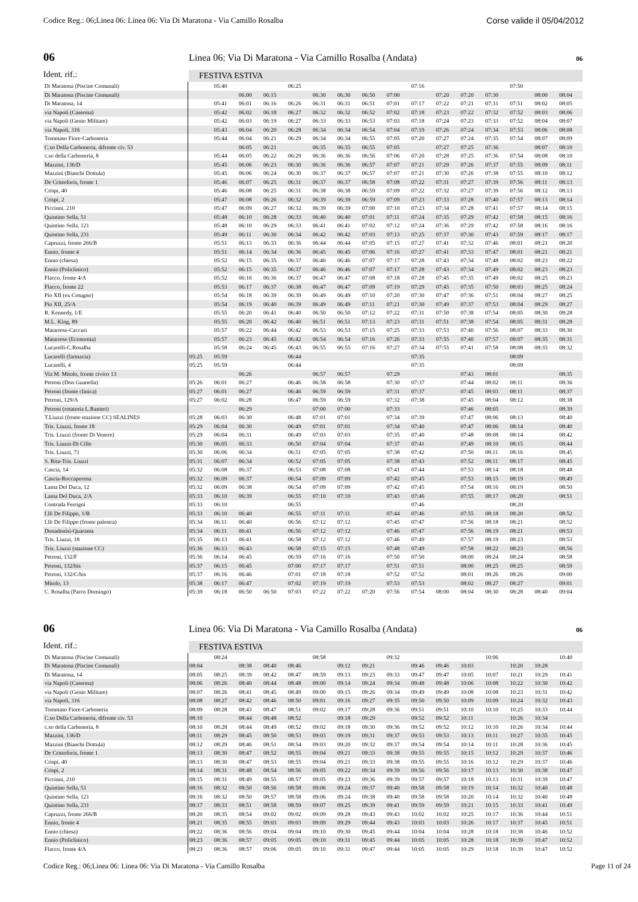Codice Reg.: 06;Linea 06: Linea 06: Via Di Maratona - Via Camillo Rosalba Corse valide il 05/04/2012
06 Linea 06: Via Di Maratona - Via Camillo Rosalba (Andata) 06
Ident. rif.: FESTIVA ESTIVA
| Di Maratona (Piscine Comunali) | | 05:40 | | | 06:25 | | | | | 07:16 | | | | 07:50 | | |
| Di Maratona (Piscine Comunali) | | | 06:00 | 06:15 | | 06:30 | 06:30 | 06:50 | 07:00 | | 07:20 | 07:20 | 07:30 | | 08:00 | 08:04 |
| Di Maratona, 14 | | 05:41 | 06:01 | 06:16 | 06:26 | 06:31 | 06:31 | 06:51 | 07:01 | 07:17 | 07:22 | 07:21 | 07:31 | 07:51 | 08:02 | 08:05 |
| via Napoli (Caserma) | | 05:42 | 06:02 | 06:18 | 06:27 | 06:32 | 06:32 | 06:52 | 07:02 | 07:18 | 07:23 | 07:22 | 07:32 | 07:52 | 08:03 | 08:06 |
| via Napoli (Genio Militare) | | 05:42 | 06:03 | 06:19 | 06:27 | 06:33 | 06:33 | 06:53 | 07:03 | 07:18 | 07:24 | 07:23 | 07:33 | 07:52 | 08:04 | 08:07 |
| via Napoli, 316 | | 05:43 | 06:04 | 06:20 | 06:28 | 06:34 | 06:34 | 06:54 | 07:04 | 07:19 | 07:26 | 07:24 | 07:34 | 07:53 | 08:06 | 08:08 |
| Tommaso Fiore-Carboneria | | 05:44 | 06:04 | 06:21 | 06:29 | 06:34 | 06:34 | 06:55 | 07:05 | 07:20 | 07:27 | 07:24 | 07:35 | 07:54 | 08:07 | 08:09 |
| C.so Della Carboneria, difronte civ. 53 | | | 06:05 | 06:21 | | 06:35 | 06:35 | 06:55 | 07:05 | | 07:27 | 07:25 | 07:36 | | 08:07 | 08:10 |
| c.so della Carboneria, 8 | | 05:44 | 06:05 | 06:22 | 06:29 | 06:36 | 06:36 | 06:56 | 07:06 | 07:20 | 07:28 | 07:25 | 07:36 | 07:54 | 08:08 | 08:10 |
| Mazzini, 136/D | | 05:45 | 06:06 | 06:23 | 06:30 | 06:36 | 06:36 | 06:57 | 07:07 | 07:21 | 07:29 | 07:26 | 07:37 | 07:55 | 08:09 | 08:11 |
| Mazzini (Bianchi Dottula) | | 05:45 | 06:06 | 06:24 | 06:30 | 06:37 | 06:37 | 06:57 | 07:07 | 07:21 | 07:30 | 07:26 | 07:38 | 07:55 | 08:10 | 08:12 |
| De Cristoforis, fronte 1 | | 05:46 | 06:07 | 06:25 | 06:31 | 06:37 | 06:37 | 06:58 | 07:08 | 07:22 | 07:31 | 07:27 | 07:39 | 07:56 | 08:11 | 08:13 |
| Crispi, 40 | | 05:46 | 06:08 | 06:25 | 06:31 | 06:38 | 06:38 | 06:59 | 07:09 | 07:22 | 07:32 | 07:27 | 07:39 | 07:56 | 08:12 | 08:13 |
| Crispi, 2 | | 05:47 | 06:08 | 06:26 | 06:32 | 06:39 | 06:39 | 06:59 | 07:09 | 07:23 | 07:33 | 07:28 | 07:40 | 07:57 | 08:13 | 08:14 |
| Piccinni, 210 | | 05:47 | 06:09 | 06:27 | 06:32 | 06:39 | 06:39 | 07:00 | 07:10 | 07:23 | 07:34 | 07:28 | 07:41 | 07:57 | 08:14 | 08:15 |
| Quintino Sella, 51 | | 05:48 | 06:10 | 06:28 | 06:33 | 06:40 | 06:40 | 07:01 | 07:11 | 07:24 | 07:35 | 07:29 | 07:42 | 07:58 | 08:15 | 08:16 |
| Quintino Sella, 121 | | 05:48 | 06:10 | 06:29 | 06:33 | 06:41 | 06:41 | 07:02 | 07:12 | 07:24 | 07:36 | 07:29 | 07:42 | 07:58 | 08:16 | 08:16 |
| Quintino Sella, 231 | | 05:49 | 06:11 | 06:30 | 06:34 | 06:42 | 06:42 | 07:03 | 07:13 | 07:25 | 07:37 | 07:30 | 07:43 | 07:59 | 08:17 | 08:17 |
| Capruzzi, fronte 266/B | | 05:51 | 06:13 | 06:33 | 06:36 | 06:44 | 06:44 | 07:05 | 07:15 | 07:27 | 07:41 | 07:32 | 07:46 | 08:01 | 08:21 | 08:20 |
| Ennio, fronte 4 | | 05:51 | 06:14 | 06:34 | 06:36 | 06:45 | 06:45 | 07:06 | 07:16 | 07:27 | 07:41 | 07:33 | 07:47 | 08:01 | 08:21 | 08:21 |
| Ennio (chiesa) | | 05:52 | 06:15 | 06:35 | 06:37 | 06:46 | 06:46 | 07:07 | 07:17 | 07:28 | 07:43 | 07:34 | 07:48 | 08:02 | 08:23 | 08:22 |
| Ennio (Policlinico) | | 05:52 | 06:15 | 06:35 | 06:37 | 06:46 | 06:46 | 07:07 | 07:17 | 07:28 | 07:43 | 07:34 | 07:49 | 08:02 | 08:23 | 08:23 |
| Flacco, fronte 4/A | | 05:52 | 06:16 | 06:36 | 06:37 | 06:47 | 06:47 | 07:08 | 07:18 | 07:28 | 07:45 | 07:35 | 07:49 | 08:02 | 08:25 | 08:23 |
| Flacco, fronte 22 | | 05:53 | 06:17 | 06:37 | 06:38 | 06:47 | 06:47 | 07:09 | 07:19 | 07:29 | 07:45 | 07:35 | 07:50 | 08:03 | 08:25 | 08:24 |
| Pio XII (ex Cotugno) | | 05:54 | 06:18 | 06:39 | 06:39 | 06:49 | 06:49 | 07:10 | 07:20 | 07:30 | 07:47 | 07:36 | 07:51 | 08:04 | 08:27 | 08:25 |
| Pio XII, 25/A | | 05:54 | 06:19 | 06:40 | 06:39 | 06:49 | 06:49 | 07:11 | 07:21 | 07:30 | 07:49 | 07:37 | 07:53 | 08:04 | 08:29 | 08:27 |
| R. Kennedy, 1/E | | 05:55 | 06:20 | 06:41 | 06:40 | 06:50 | 06:50 | 07:12 | 07:22 | 07:31 | 07:50 | 07:38 | 07:54 | 08:05 | 08:30 | 08:28 |
| M.L. King, 89 | | 05:55 | 06:20 | 06:42 | 06:40 | 06:51 | 06:51 | 07:13 | 07:23 | 07:31 | 07:51 | 07:38 | 07:54 | 08:05 | 08:31 | 08:28 |
| Matarrese-Caccuri | | 05:57 | 06:22 | 06:44 | 06:42 | 06:53 | 06:53 | 07:15 | 07:25 | 07:33 | 07:53 | 07:40 | 07:56 | 08:07 | 08:33 | 08:30 |
| Matarrese (Economia) | | 05:57 | 06:23 | 06:45 | 06:42 | 06:54 | 06:54 | 07:16 | 07:26 | 07:33 | 07:55 | 07:40 | 07:57 | 08:07 | 08:35 | 08:31 |
| Lucarelli-C.Rosalba | | 05:58 | 06:24 | 06:45 | 06:43 | 06:55 | 06:55 | 07:16 | 07:27 | 07:34 | 07:55 | 07:41 | 07:58 | 08:08 | 08:35 | 08:32 |
| Lucarelli (farmacia) | 05:25 | 05:59 | | | 06:44 | | | | | 07:35 | | | | 08:09 | | |
| Lucarelli, 4 | 05:25 | 05:59 | | | 06:44 | | | | | 07:35 | | | | 08:09 | | |
| Via M. Mitolo, fronte civico 13 | | | 06:26 | | | 06:57 | 06:57 | | 07:29 | | | 07:43 | 08:01 | | | 08:35 |
| Petroni (Don Guanella) | 05:26 | 06:01 | 06:27 | | 06:46 | 06:58 | 06:58 | | 07:30 | 07:37 | | 07:44 | 08:02 | 08:11 | | 08:36 |
| Petroni (fronte clinica) | 05:27 | 06:01 | 06:27 | | 06:46 | 06:59 | 06:59 | | 07:31 | 07:37 | | 07:45 | 08:03 | 08:11 | | 08:37 |
| Petroni, 129/A | 05:27 | 06:02 | 06:28 | | 06:47 | 06:59 | 06:59 | | 07:32 | 07:38 | | 07:45 | 08:04 | 08:12 | | 08:38 |
| Petroni (rotatoria L.Ranieri) | | | 06:29 | | | 07:00 | 07:00 | | 07:33 | | | 07:46 | 08:05 | | | 08:39 |
| T.Liuzzi (fronte stazione CC) SEALINES | 05:28 | 06:03 | 06:30 | | 06:48 | 07:01 | 07:01 | | 07:34 | 07:39 | | 07:47 | 08:06 | 08:13 | | 08:40 |
| Tris. Liuzzi, fronte 18 | 05:29 | 06:04 | 06:30 | | 06:49 | 07:01 | 07:01 | | 07:34 | 07:40 | | 07:47 | 08:06 | 08:14 | | 08:40 |
| Tris. Liuzzi (fronte Di Venere) | 05:29 | 06:04 | 06:31 | | 06:49 | 07:03 | 07:03 | | 07:35 | 07:40 | | 07:48 | 08:08 | 08:14 | | 08:42 |
| Tris. Liuzzi-Di Cillo | 05:30 | 06:05 | 06:33 | | 06:50 | 07:04 | 07:04 | | 07:37 | 07:41 | | 07:49 | 08:10 | 08:15 | | 08:44 |
| Tris. Liuzzi, 71 | 05:30 | 06:06 | 06:34 | | 06:51 | 07:05 | 07:05 | | 07:38 | 07:42 | | 07:50 | 08:11 | 08:16 | | 08:45 |
| S. Rita-Tris. Liuzzi | 05:31 | 06:07 | 06:34 | | 06:52 | 07:05 | 07:05 | | 07:38 | 07:43 | | 07:52 | 08:11 | 08:17 | | 08:45 |
| Cascia, 14 | 05:32 | 06:08 | 06:37 | | 06:53 | 07:08 | 07:08 | | 07:41 | 07:44 | | 07:53 | 08:14 | 08:18 | | 08:48 |
| Cascia-Roccaporena | 05:32 | 06:09 | 06:37 | | 06:54 | 07:09 | 07:09 | | 07:42 | 07:45 | | 07:53 | 08:15 | 08:19 | | 08:49 |
| Lama Del Duca, 12 | 05:32 | 06:09 | 06:38 | | 06:54 | 07:09 | 07:09 | | 07:42 | 07:45 | | 07:54 | 08:16 | 08:19 | | 08:50 |
| Lama Del Duca, 2/A | 05:33 | 06:10 | 06:39 | | 06:55 | 07:10 | 07:10 | | 07:43 | 07:46 | | 07:55 | 08:17 | 08:20 | | 08:51 |
| Contrada Ferrigni | 05:33 | 06:10 | | | 06:55 | | | | | 07:46 | | | | 08:20 | | |
| f.lli De Filippo, 1/B | 05:33 | 06:10 | 06:40 | | 06:55 | 07:11 | 07:11 | | 07:44 | 07:46 | | 07:55 | 08:18 | 08:20 | | 08:52 |
| f.lli De Filippo (fronte palestra) | 05:34 | 06:11 | 06:40 | | 06:56 | 07:12 | 07:12 | | 07:45 | 07:47 | | 07:56 | 08:18 | 08:21 | | 08:52 |
| Donadonisi-Quaranta | 05:34 | 06:11 | 06:41 | | 06:56 | 07:12 | 07:12 | | 07:46 | 07:47 | | 07:56 | 08:19 | 08:21 | | 08:53 |
| Tris. Liuzzi, 18 | 05:35 | 06:13 | 06:41 | | 06:58 | 07:12 | 07:12 | | 07:46 | 07:49 | | 07:57 | 08:19 | 08:23 | | 08:53 |
| Tris. Liuzzi (stazione CC) | 05:36 | 06:13 | 06:43 | | 06:58 | 07:15 | 07:15 | | 07:48 | 07:49 | | 07:58 | 08:22 | 08:23 | | 08:56 |
| Petroni, 132/F | 05:36 | 06:14 | 06:45 | | 06:59 | 07:16 | 07:16 | | 07:50 | 07:50 | | 08:00 | 08:24 | 08:24 | | 08:58 |
| Petroni, 132/bis | 05:37 | 06:15 | 06:45 | | 07:00 | 07:17 | 07:17 | | 07:51 | 07:51 | | 08:00 | 08:25 | 08:25 | | 08:59 |
| Petroni, 132/C/bis | 05:37 | 06:16 | 06:46 | | 07:01 | 07:18 | 07:18 | | 07:52 | 07:52 | | 08:01 | 08:26 | 08:26 | | 09:00 |
| Mitolo, 13 | 05:38 | 06:17 | 06:47 | | 07:02 | 07:19 | 07:19 | | 07:53 | 07:53 | | 08:02 | 08:27 | 08:27 | | 09:01 |
| C. Rosalba (Parco Domingo) | 05:39 | 06:18 | 06:50 | 06:50 | 07:03 | 07:22 | 07:22 | 07:20 | 07:56 | 07:54 | 08:00 | 08:04 | 08:30 | 08:28 | 08:40 | 09:04 |
06 Linea 06: Via Di Maratona - Via Camillo Rosalba (Andata) 06
Ident. rif.: FESTIVA ESTIVA
| Di Maratona (Piscine Comunali) | | 08:24 | | | | 08:58 | | | 09:32 | | | | 10:06 | | | 10:40 |
| Di Maratona (Piscine Comunali) | 08:04 | | 08:38 | 08:40 | 08:46 | | 09:12 | 09:21 | | 09:46 | 09:46 | 10:03 | | 10:20 | 10:28 | |
| Di Maratona, 14 | 08:05 | 08:25 | 08:39 | 08:42 | 08:47 | 08:59 | 09:13 | 09:23 | 09:33 | 09:47 | 09:47 | 10:05 | 10:07 | 10:21 | 10:29 | 10:41 |
| via Napoli (Caserma) | 08:06 | 08:26 | 08:40 | 08:44 | 08:48 | 09:00 | 09:14 | 09:24 | 09:34 | 09:48 | 09:48 | 10:06 | 10:08 | 10:22 | 10:30 | 10:42 |
| via Napoli (Genio Militare) | 08:07 | 08:26 | 08:41 | 08:45 | 08:49 | 09:00 | 09:15 | 09:26 | 09:34 | 09:49 | 09:49 | 10:08 | 10:08 | 10:23 | 10:31 | 10:42 |
| via Napoli, 316 | 08:08 | 08:27 | 08:42 | 08:46 | 08:50 | 09:01 | 09:16 | 09:27 | 09:35 | 09:50 | 09:50 | 10:09 | 10:09 | 10:24 | 10:32 | 10:43 |
| Tommaso Fiore-Carboneria | 08:09 | 08:28 | 08:43 | 08:47 | 08:51 | 09:02 | 09:17 | 09:28 | 09:36 | 09:51 | 09:51 | 10:10 | 10:10 | 10:25 | 10:33 | 10:44 |
| C.so Della Carboneria, difronte civ. 53 | 08:10 | | 08:44 | 08:48 | 08:52 | | 09:18 | 09:29 | | 09:52 | 09:52 | 10:11 | | 10:26 | 10:34 | |
| c.so della Carboneria, 8 | 08:10 | 08:28 | 08:44 | 08:49 | 08:52 | 09:02 | 09:18 | 09:30 | 09:36 | 09:52 | 09:52 | 10:12 | 10:10 | 10:26 | 10:34 | 10:44 |
| Mazzini, 136/D | 08:11 | 08:29 | 08:45 | 08:50 | 08:53 | 09:03 | 09:19 | 09:31 | 09:37 | 09:53 | 09:53 | 10:13 | 10:11 | 10:27 | 10:35 | 10:45 |
| Mazzini (Bianchi Dottula) | 08:12 | 08:29 | 08:46 | 08:51 | 08:54 | 09:03 | 09:20 | 09:32 | 09:37 | 09:54 | 09:54 | 10:14 | 10:11 | 10:28 | 10:36 | 10:45 |
| De Cristoforis, fronte 1 | 08:13 | 08:30 | 08:47 | 08:52 | 08:55 | 09:04 | 09:21 | 09:33 | 09:38 | 09:55 | 09:55 | 10:15 | 10:12 | 10:29 | 10:37 | 10:46 |
| Crispi, 40 | 08:13 | 08:30 | 08:47 | 08:53 | 08:55 | 09:04 | 09:21 | 09:33 | 09:38 | 09:55 | 09:55 | 10:16 | 10:12 | 10:29 | 10:37 | 10:46 |
| Crispi, 2 | 08:14 | 08:31 | 08:48 | 08:54 | 08:56 | 09:05 | 09:22 | 09:34 | 09:39 | 09:56 | 09:56 | 10:17 | 10:13 | 10:30 | 10:38 | 10:47 |
| Piccinni, 210 | 08:15 | 08:31 | 08:49 | 08:55 | 08:57 | 09:05 | 09:23 | 09:36 | 09:39 | 09:57 | 09:57 | 10:18 | 10:13 | 10:31 | 10:39 | 10:47 |
| Quintino Sella, 51 | 08:16 | 08:32 | 08:50 | 08:56 | 08:58 | 09:06 | 09:24 | 09:37 | 09:40 | 09:58 | 09:58 | 10:19 | 10:14 | 10:32 | 10:40 | 10:48 |
| Quintino Sella, 121 | 08:16 | 08:32 | 08:50 | 08:57 | 08:58 | 09:06 | 09:24 | 09:38 | 09:40 | 09:58 | 09:58 | 10:20 | 10:14 | 10:32 | 10:40 | 10:48 |
| Quintino Sella, 231 | 08:17 | 08:33 | 08:51 | 08:58 | 08:59 | 09:07 | 09:25 | 09:39 | 09:41 | 09:59 | 09:59 | 10:21 | 10:15 | 10:33 | 10:41 | 10:49 |
| Capruzzi, fronte 266/B | 08:20 | 08:35 | 08:54 | 09:02 | 09:02 | 09:09 | 09:28 | 09:43 | 09:43 | 10:02 | 10:02 | 10:25 | 10:17 | 10:36 | 10:44 | 10:51 |
| Ennio, fronte 4 | 08:21 | 08:35 | 08:55 | 09:03 | 09:03 | 09:09 | 09:29 | 09:44 | 09:43 | 10:03 | 10:03 | 10:26 | 10:17 | 10:37 | 10:45 | 10:51 |
| Ennio (chiesa) | 08:22 | 08:36 | 08:56 | 09:04 | 09:04 | 09:10 | 09:30 | 09:45 | 09:44 | 10:04 | 10:04 | 10:28 | 10:18 | 10:38 | 10:46 | 10:52 |
| Ennio (Policlinico) | 08:23 | 08:36 | 08:57 | 09:05 | 09:05 | 09:10 | 09:31 | 09:45 | 09:44 | 10:05 | 10:05 | 10:28 | 10:18 | 10:39 | 10:47 | 10:52 |
| Flacco, fronte 4/A | 08:23 | 08:36 | 08:57 | 09:06 | 09:05 | 09:10 | 09:31 | 09:47 | 09:44 | 10:05 | 10:05 | 10:29 | 10:18 | 10:39 | 10:47 | 10:52 |
Codice Reg.: 06;Linea 06: Linea 06: Via Di Maratona - Via Camillo Rosalba Page 11 of 24